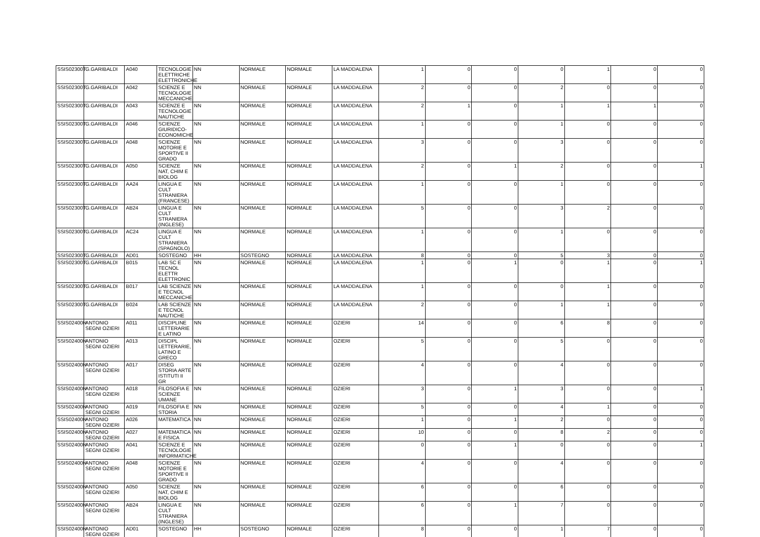| SSIS02300T | G.GARIBALDI | A040 | TECNOLOGIE ELETTRICHE ELETTRONICHE | NN | NORMALE | NORMALE | LA MADDALENA | 1 | 0 | 0 | 0 | 1 | 0 | 0 |
| SSIS02300T | G.GARIBALDI | A042 | SCIENZE E TECNOLOGIE MECCANICHE | NN | NORMALE | NORMALE | LA MADDALENA | 2 | 0 | 0 | 2 | 0 | 0 | 0 |
| SSIS02300T | G.GARIBALDI | A043 | SCIENZE E TECNOLOGIE NAUTICHE | NN | NORMALE | NORMALE | LA MADDALENA | 2 | 1 | 0 | 1 | 1 | 1 | 0 |
| SSIS02300T | G.GARIBALDI | A046 | SCIENZE GIURIDICO-ECONOMICHE | NN | NORMALE | NORMALE | LA MADDALENA | 1 | 0 | 0 | 1 | 0 | 0 | 0 |
| SSIS02300T | G.GARIBALDI | A048 | SCIENZE MOTORIE E SPORTIVE II GRADO | NN | NORMALE | NORMALE | LA MADDALENA | 3 | 0 | 0 | 3 | 0 | 0 | 0 |
| SSIS02300T | G.GARIBALDI | A050 | SCIENZE NAT, CHIM E BIOLOG | NN | NORMALE | NORMALE | LA MADDALENA | 2 | 0 | 1 | 2 | 0 | 0 | 1 |
| SSIS02300T | G.GARIBALDI | AA24 | LINGUA E CULT STRANIERA (FRANCESE) | NN | NORMALE | NORMALE | LA MADDALENA | 1 | 0 | 0 | 1 | 0 | 0 | 0 |
| SSIS02300T | G.GARIBALDI | AB24 | LINGUA E CULT STRANIERA (INGLESE) | NN | NORMALE | NORMALE | LA MADDALENA | 5 | 0 | 0 | 3 | 2 | 0 | 0 |
| SSIS02300T | G.GARIBALDI | AC24 | LINGUA E CULT STRANIERA (SPAGNOLO) | NN | NORMALE | NORMALE | LA MADDALENA | 1 | 0 | 0 | 1 | 0 | 0 | 0 |
| SSIS02300T | G.GARIBALDI | AD01 | SOSTEGNO | HH | SOSTEGNO | NORMALE | LA MADDALENA | 8 | 0 | 0 | 5 | 3 | 0 | 0 |
| SSIS02300T | G.GARIBALDI | B015 | LAB SC E TECNOL ELETTR ELETTRONIC | NN | NORMALE | NORMALE | LA MADDALENA | 1 | 0 | 1 | 0 | 1 | 0 | 1 |
| SSIS02300T | G.GARIBALDI | B017 | LAB SCIENZE E TECNOL MECCANICHE | NN | NORMALE | NORMALE | LA MADDALENA | 1 | 0 | 0 | 0 | 1 | 0 | 0 |
| SSIS02300T | G.GARIBALDI | B024 | LAB SCIENZE E TECNOL NAUTICHE | NN | NORMALE | NORMALE | LA MADDALENA | 2 | 0 | 0 | 1 | 1 | 0 | 0 |
| SSIS02400N | ANTONIO SEGNI OZIERI | A011 | DISCIPLINE LETTERARIE E LATINO | NN | NORMALE | NORMALE | OZIERI | 14 | 0 | 0 | 6 | 8 | 0 | 0 |
| SSIS02400N | ANTONIO SEGNI OZIERI | A013 | DISCIPL LETTERARIE, LATINO E GRECO | NN | NORMALE | NORMALE | OZIERI | 5 | 0 | 0 | 5 | 0 | 0 | 0 |
| SSIS02400N | ANTONIO SEGNI OZIERI | A017 | DISEG STORIA ARTE ISTITUTI II GR | NN | NORMALE | NORMALE | OZIERI | 4 | 0 | 0 | 4 | 0 | 0 | 0 |
| SSIS02400N | ANTONIO SEGNI OZIERI | A018 | FILOSOFIA E SCIENZE UMANE | NN | NORMALE | NORMALE | OZIERI | 3 | 0 | 1 | 3 | 0 | 0 | 1 |
| SSIS02400N | ANTONIO SEGNI OZIERI | A019 | FILOSOFIA E STORIA | NN | NORMALE | NORMALE | OZIERI | 5 | 0 | 0 | 4 | 1 | 0 | 0 |
| SSIS02400N | ANTONIO SEGNI OZIERI | A026 | MATEMATICA | NN | NORMALE | NORMALE | OZIERI | 1 | 0 | 1 | 2 | 0 | 0 | 0 |
| SSIS02400N | ANTONIO SEGNI OZIERI | A027 | MATEMATICA E FISICA | NN | NORMALE | NORMALE | OZIERI | 10 | 0 | 0 | 8 | 2 | 0 | 0 |
| SSIS02400N | ANTONIO SEGNI OZIERI | A041 | SCIENZE E TECNOLOGIE INFORMATICHE | NN | NORMALE | NORMALE | OZIERI | 0 | 0 | 1 | 0 | 0 | 0 | 1 |
| SSIS02400N | ANTONIO SEGNI OZIERI | A048 | SCIENZE MOTORIE E SPORTIVE II GRADO | NN | NORMALE | NORMALE | OZIERI | 4 | 0 | 0 | 4 | 0 | 0 | 0 |
| SSIS02400N | ANTONIO SEGNI OZIERI | A050 | SCIENZE NAT, CHIM E BIOLOG | NN | NORMALE | NORMALE | OZIERI | 6 | 0 | 0 | 6 | 0 | 0 | 0 |
| SSIS02400N | ANTONIO SEGNI OZIERI | AB24 | LINGUA E CULT STRANIERA (INGLESE) | NN | NORMALE | NORMALE | OZIERI | 6 | 0 | 1 | 7 | 0 | 0 | 0 |
| SSIS02400N | ANTONIO SEGNI OZIERI | AD01 | SOSTEGNO | HH | SOSTEGNO | NORMALE | OZIERI | 8 | 0 | 0 | 1 | 7 | 0 | 0 |